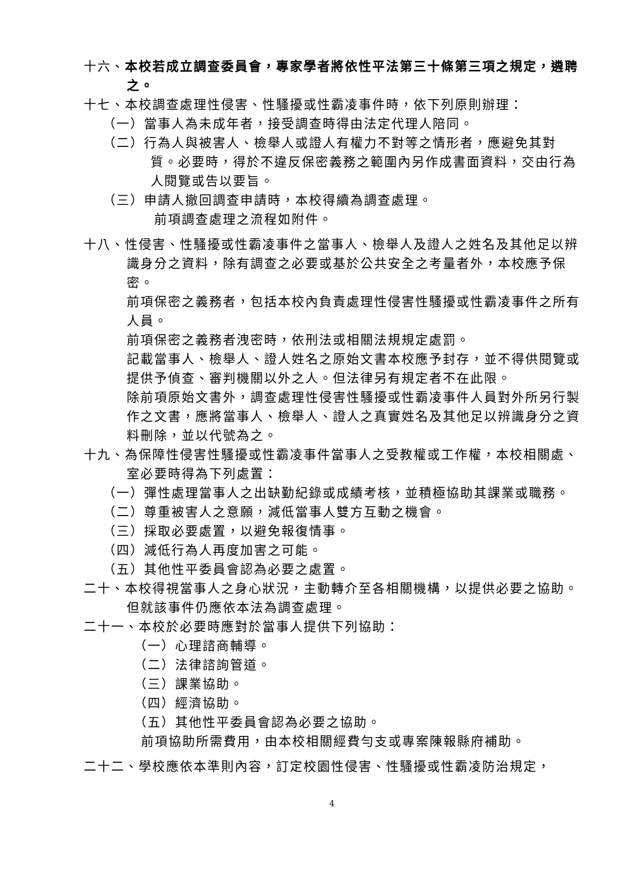十六、本校若成立調查委員會，專家學者將依性平法第三十條第三項之規定，遴聘之。
十七、本校調查處理性侵害、性騷擾或性霸凌事件時，依下列原則辦理：
（一）當事人為未成年者，接受調查時得由法定代理人陪同。
（二）行為人與被害人、檢舉人或證人有權力不對等之情形者，應避免其對質。必要時，得於不違反保密義務之範圍內另作成書面資料，交由行為人閱覽或告以要旨。
（三）申請人撤回調查申請時，本校得續為調查處理。
前項調查處理之流程如附件。
十八、性侵害、性騷擾或性霸凌事件之當事人、檢舉人及證人之姓名及其他足以辨識身分之資料，除有調查之必要或基於公共安全之考量者外，本校應予保密。
前項保密之義務者，包括本校內負責處理性侵害性騷擾或性霸凌事件之所有人員。
前項保密之義務者洩密時，依刑法或相關法規規定處罰。
記載當事人、檢舉人、證人姓名之原始文書本校應予封存，並不得供閱覽或提供予偵查、審判機關以外之人。但法律另有規定者不在此限。
除前項原始文書外，調查處理性侵害性騷擾或性霸凌事件人員對外所另行製作之文書，應將當事人、檢舉人、證人之真實姓名及其他足以辨識身分之資料刪除，並以代號為之。
十九、為保障性侵害性騷擾或性霸凌事件當事人之受教權或工作權，本校相關處、室必要時得為下列處置：
（一）彈性處理當事人之出缺勤紀錄或成績考核，並積極協助其課業或職務。
（二）尊重被害人之意願，減低當事人雙方互動之機會。
（三）採取必要處置，以避免報復情事。
（四）減低行為人再度加害之可能。
（五）其他性平委員會認為必要之處置。
二十、本校得視當事人之身心狀況，主動轉介至各相關機構，以提供必要之協助。但就該事件仍應依本法為調查處理。
二十一、本校於必要時應對於當事人提供下列協助：
（一）心理諮商輔導。
（二）法律諮詢管道。
（三）課業協助。
（四）經濟協助。
（五）其他性平委員會認為必要之協助。
前項協助所需費用，由本校相關經費勻支或專案陳報縣府補助。
二十二、學校應依本準則內容，訂定校園性侵害、性騷擾或性霸凌防治規定，
4